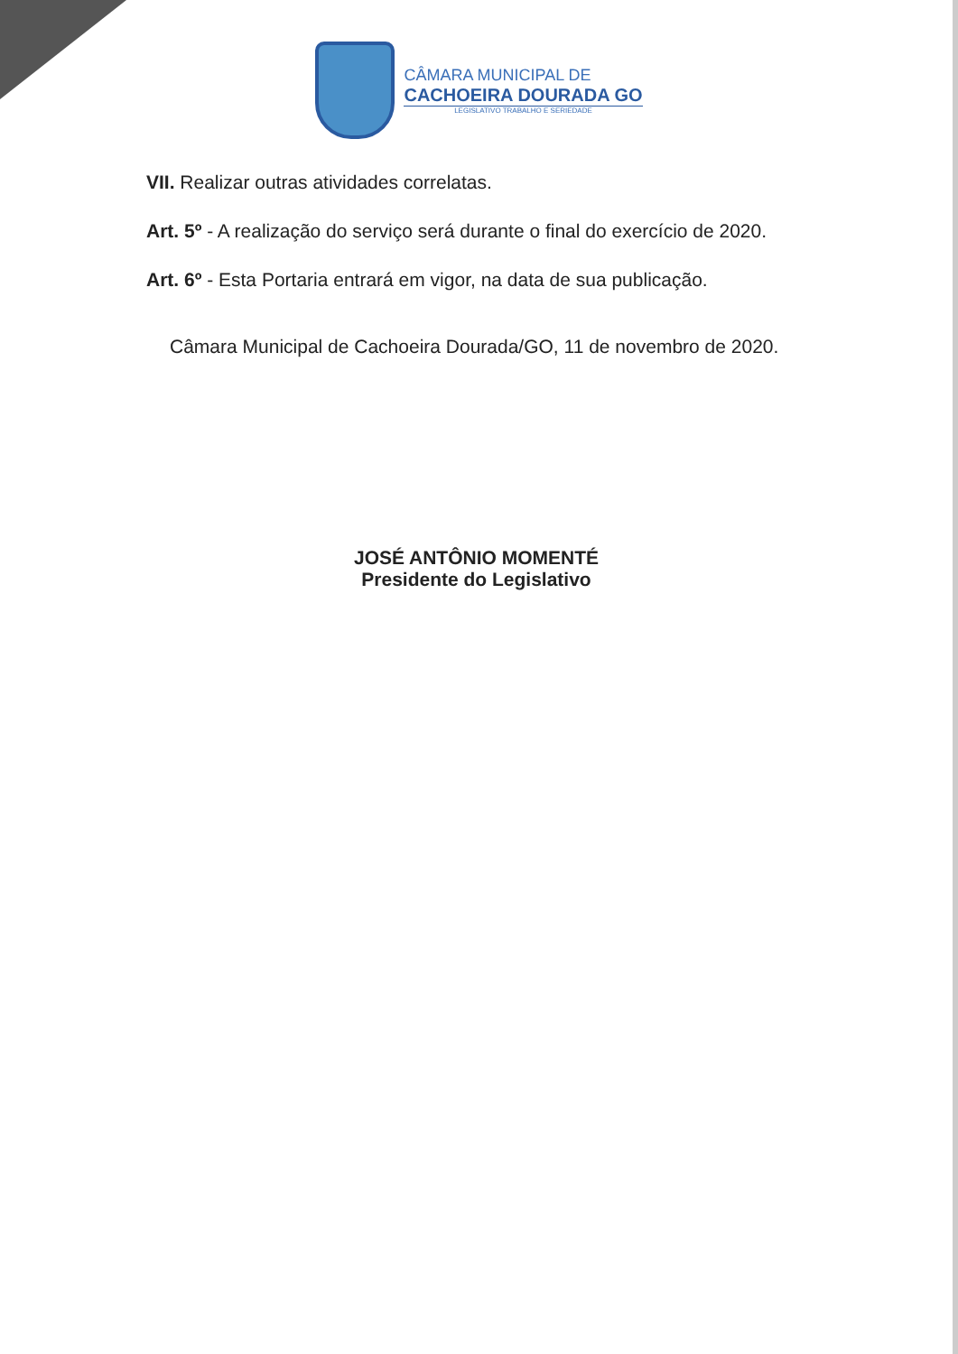CÂMARA MUNICIPAL DE
CACHOEIRA DOURADA GO
LEGISLATIVO TRABALHO E SERIEDADE
VII. Realizar outras atividades correlatas.
Art. 5º - A realização do serviço será durante o final do exercício de 2020.
Art. 6º - Esta Portaria entrará em vigor, na data de sua publicação.
Câmara Municipal de Cachoeira Dourada/GO, 11 de novembro de 2020.
JOSÉ ANTÔNIO MOMENTÉ
Presidente do Legislativo